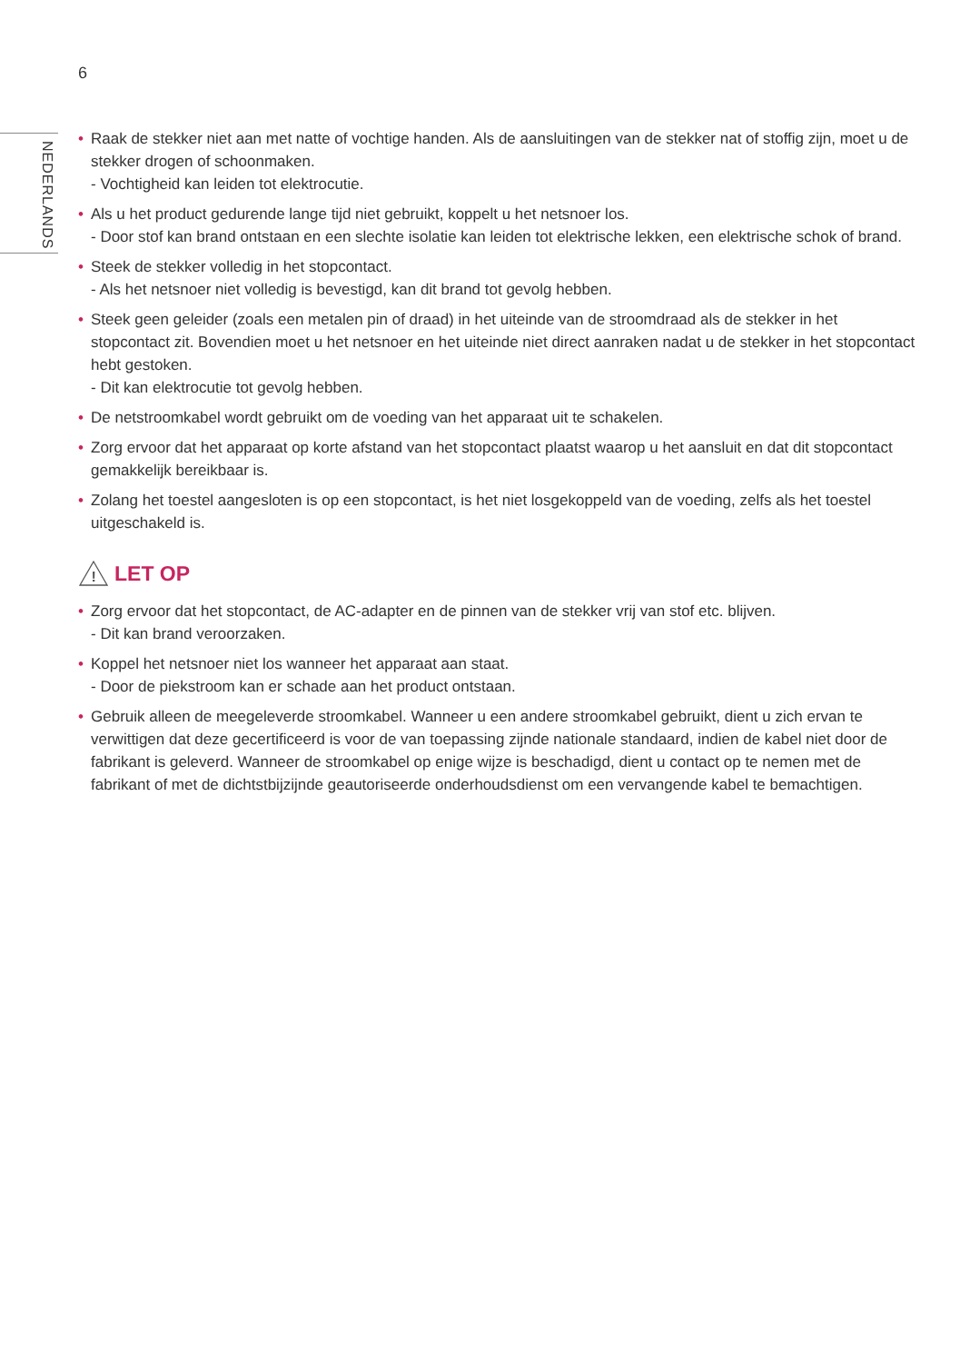6
NEDERLANDS
• Raak de stekker niet aan met natte of vochtige handen. Als de aansluitingen van de stekker nat of stoffig zijn, moet u de stekker drogen of schoonmaken.
- Vochtigheid kan leiden tot elektrocutie.
• Als u het product gedurende lange tijd niet gebruikt, koppelt u het netsnoer los.
- Door stof kan brand ontstaan en een slechte isolatie kan leiden tot elektrische lekken, een elektrische schok of brand.
• Steek de stekker volledig in het stopcontact.
- Als het netsnoer niet volledig is bevestigd, kan dit brand tot gevolg hebben.
• Steek geen geleider (zoals een metalen pin of draad) in het uiteinde van de stroomdraad als de stekker in het stopcontact zit. Bovendien moet u het netsnoer en het uiteinde niet direct aanraken nadat u de stekker in het stopcontact hebt gestoken.
- Dit kan elektrocutie tot gevolg hebben.
• De netstroomkabel wordt gebruikt om de voeding van het apparaat uit te schakelen.
• Zorg ervoor dat het apparaat op korte afstand van het stopcontact plaatst waarop u het aansluit en dat dit stopcontact gemakkelijk bereikbaar is.
• Zolang het toestel aangesloten is op een stopcontact, is het niet losgekoppeld van de voeding, zelfs als het toestel uitgeschakeld is.
!
LET OP
• Zorg ervoor dat het stopcontact, de AC-adapter en de pinnen van de stekker vrij van stof etc. blijven.
- Dit kan brand veroorzaken.
• Koppel het netsnoer niet los wanneer het apparaat aan staat.
- Door de piekstroom kan er schade aan het product ontstaan.
• Gebruik alleen de meegeleverde stroomkabel. Wanneer u een andere stroomkabel gebruikt, dient u zich ervan te verwittigen dat deze gecertificeerd is voor de van toepassing zijnde nationale standaard, indien de kabel niet door de fabrikant is geleverd. Wanneer de stroomkabel op enige wijze is beschadigd, dient u contact op te nemen met de fabrikant of met de dichtstbijzijnde geautoriseerde onderhoudsdienst om een vervangende kabel te bemachtigen.